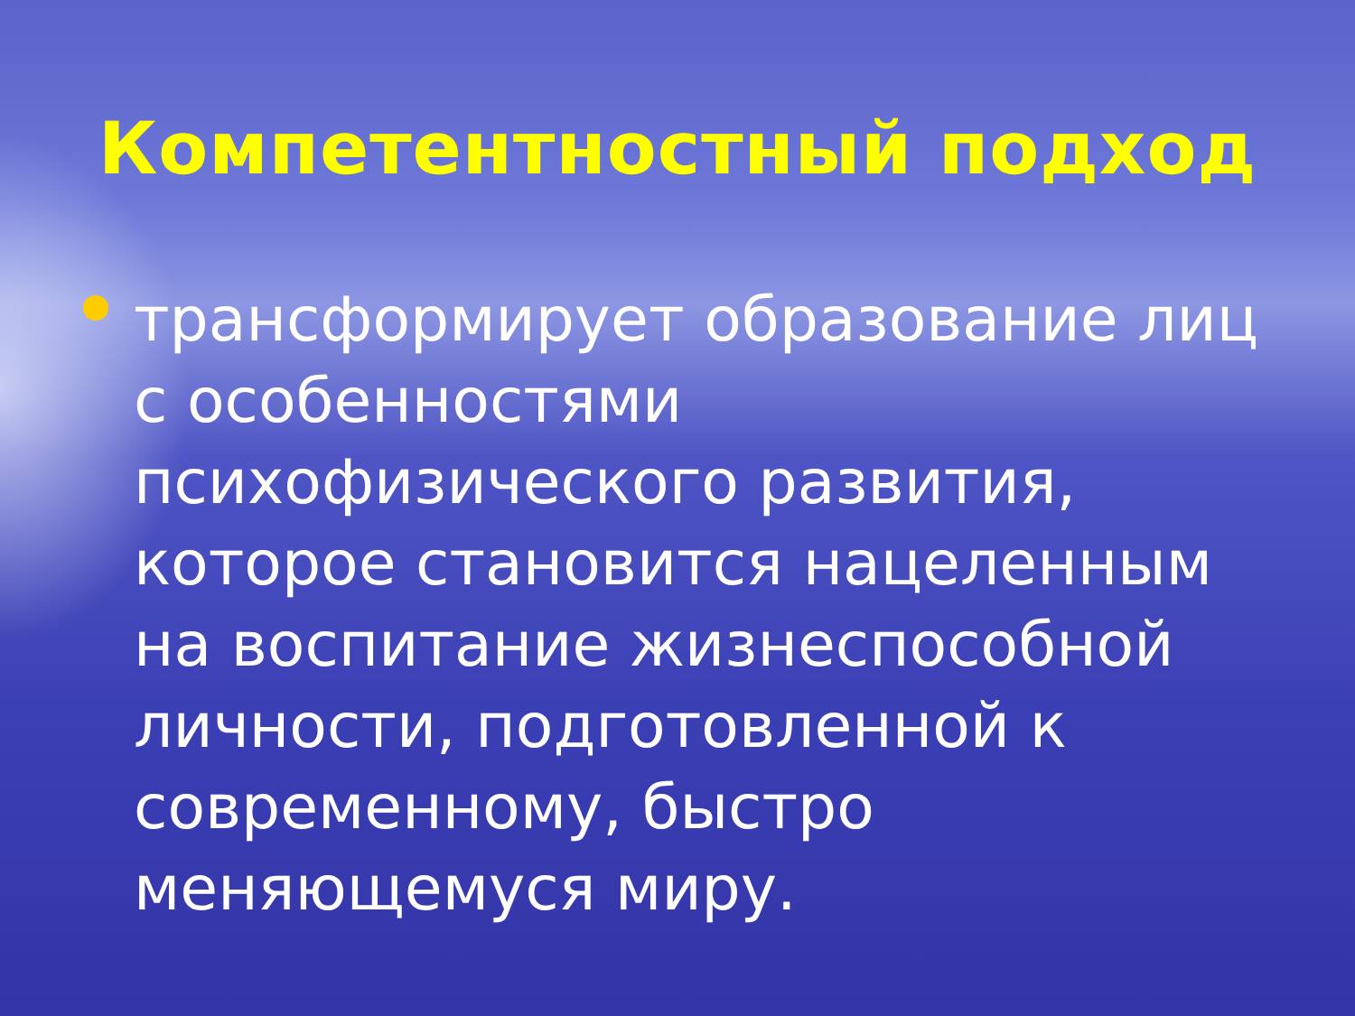Компетентностный подход
трансформирует образование лиц с особенностями психофизического развития, которое становится нацеленным на воспитание жизнеспособной личности, подготовленной к современному, быстро меняющемуся миру.